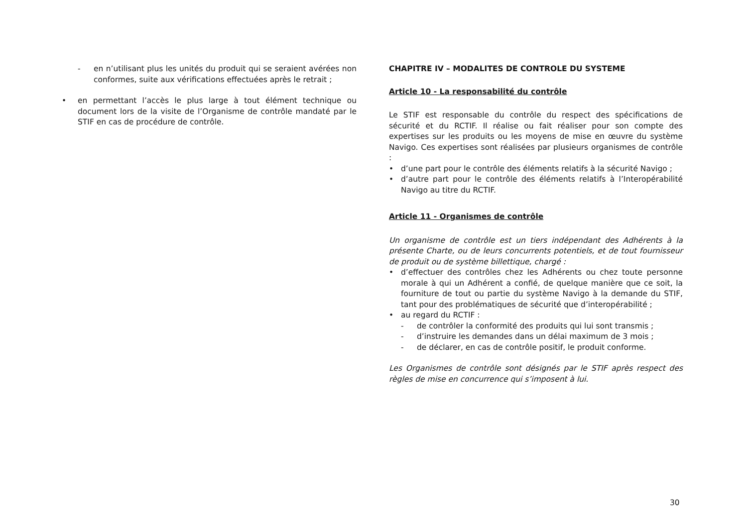- en n’utilisant plus les unités du produit qui se seraient avérées non conformes, suite aux vérifications effectuées après le retrait ;
• en permettant l’accès le plus large à tout élément technique ou document lors de la visite de l’Organisme de contrôle mandaté par le STIF en cas de procédure de contrôle.
CHAPITRE IV – MODALITES DE CONTROLE DU SYSTEME
Article 10 - La responsabilité du contrôle
Le STIF est responsable du contrôle du respect des spécifications de sécurité et du RCTIF. Il réalise ou fait réaliser pour son compte des expertises sur les produits ou les moyens de mise en œuvre du système Navigo. Ces expertises sont réalisées par plusieurs organismes de contrôle :
• d’une part pour le contrôle des éléments relatifs à la sécurité Navigo ;
• d’autre part pour le contrôle des éléments relatifs à l’Interopérabilité Navigo au titre du RCTIF.
Article 11 - Organismes de contrôle
Un organisme de contrôle est un tiers indépendant des Adhérents à la présente Charte, ou de leurs concurrents potentiels, et de tout fournisseur de produit ou de système billettique, chargé :
• d’effectuer des contrôles chez les Adhérents ou chez toute personne morale à qui un Adhérent a confié, de quelque manière que ce soit, la fourniture de tout ou partie du système Navigo à la demande du STIF, tant pour des problématiques de sécurité que d’interopérabilité ;
• au regard du RCTIF :
- de contrôler la conformité des produits qui lui sont transmis ;
- d’instruire les demandes dans un délai maximum de 3 mois ;
- de déclarer, en cas de contrôle positif, le produit conforme.
Les Organismes de contrôle sont désignés par le STIF après respect des règles de mise en concurrence qui s’imposent à lui.
30